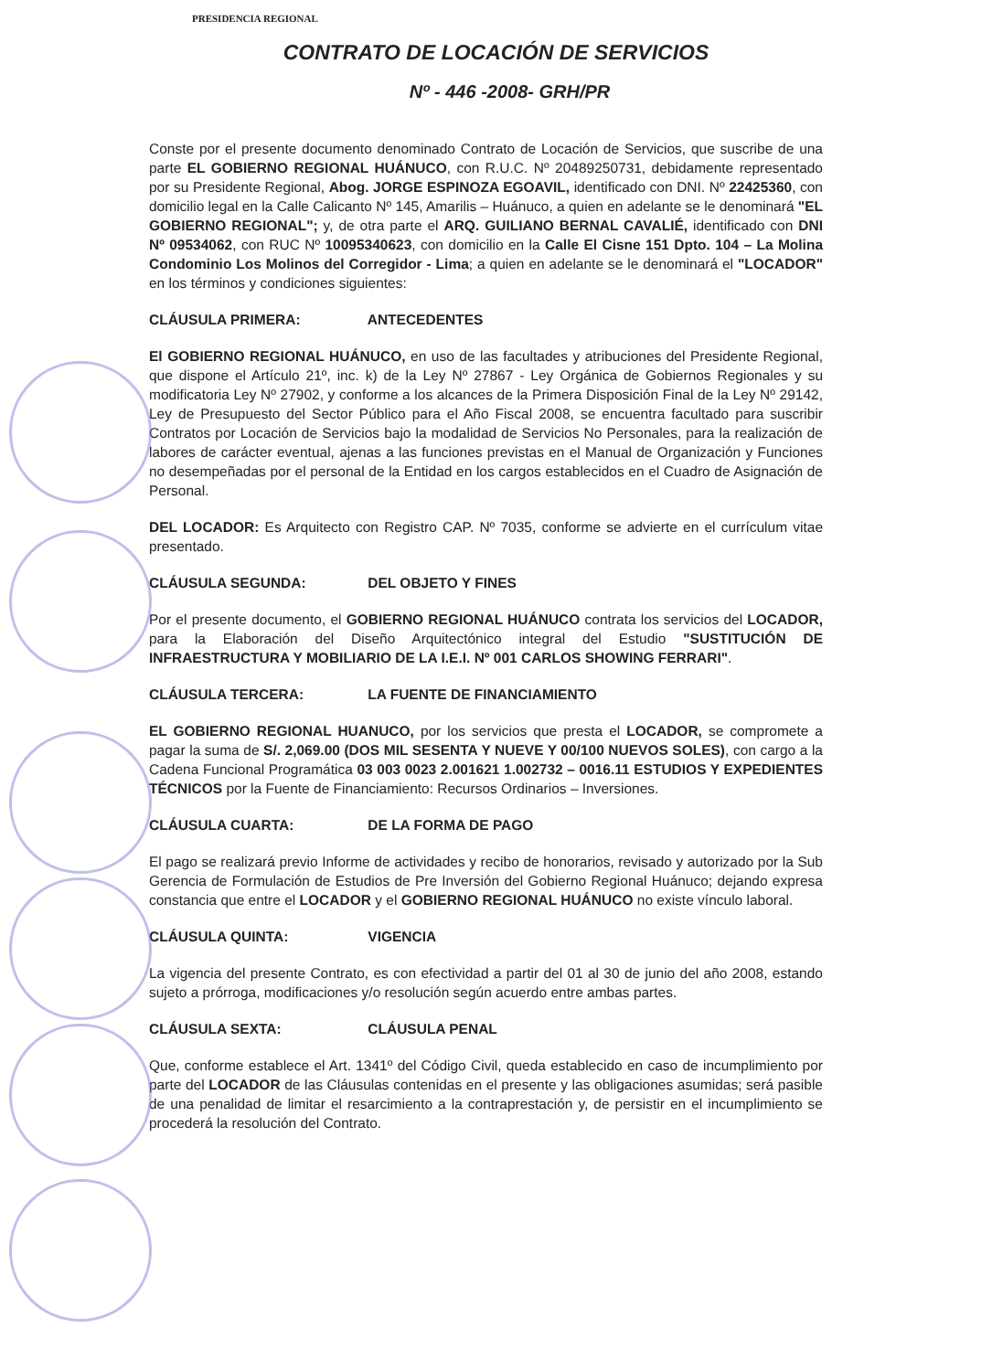PRESIDENCIA REGIONAL
CONTRATO DE LOCACIÓN DE SERVICIOS
Nº - 446 -2008- GRH/PR
Conste por el presente documento denominado Contrato de Locación de Servicios, que suscribe de una parte EL GOBIERNO REGIONAL HUÁNUCO, con R.U.C. Nº 20489250731, debidamente representado por su Presidente Regional, Abog. JORGE ESPINOZA EGOAVIL, identificado con DNI. Nº 22425360, con domicilio legal en la Calle Calicanto Nº 145, Amarilis – Huánuco, a quien en adelante se le denominará "EL GOBIERNO REGIONAL"; y, de otra parte el ARQ. GUILIANO BERNAL CAVALIÉ, identificado con DNI Nº 09534062, con RUC Nº 10095340623, con domicilio en la Calle El Cisne 151 Dpto. 104 – La Molina Condominio Los Molinos del Corregidor - Lima; a quien en adelante se le denominará el "LOCADOR" en los términos y condiciones siguientes:
CLÁUSULA PRIMERA: ANTECEDENTES
El GOBIERNO REGIONAL HUÁNUCO, en uso de las facultades y atribuciones del Presidente Regional, que dispone el Artículo 21º, inc. k) de la Ley Nº 27867 - Ley Orgánica de Gobiernos Regionales y su modificatoria Ley Nº 27902, y conforme a los alcances de la Primera Disposición Final de la Ley Nº 29142, Ley de Presupuesto del Sector Público para el Año Fiscal 2008, se encuentra facultado para suscribir Contratos por Locación de Servicios bajo la modalidad de Servicios No Personales, para la realización de labores de carácter eventual, ajenas a las funciones previstas en el Manual de Organización y Funciones no desempeñadas por el personal de la Entidad en los cargos establecidos en el Cuadro de Asignación de Personal.
DEL LOCADOR: Es Arquitecto con Registro CAP. Nº 7035, conforme se advierte en el currículum vitae presentado.
CLÁUSULA SEGUNDA: DEL OBJETO Y FINES
Por el presente documento, el GOBIERNO REGIONAL HUÁNUCO contrata los servicios del LOCADOR, para la Elaboración del Diseño Arquitectónico integral del Estudio "SUSTITUCIÓN DE INFRAESTRUCTURA Y MOBILIARIO DE LA I.E.I. Nº 001 CARLOS SHOWING FERRARI".
CLÁUSULA TERCERA: LA FUENTE DE FINANCIAMIENTO
EL GOBIERNO REGIONAL HUANUCO, por los servicios que presta el LOCADOR, se compromete a pagar la suma de S/. 2,069.00 (DOS MIL SESENTA Y NUEVE Y 00/100 NUEVOS SOLES), con cargo a la Cadena Funcional Programática 03 003 0023 2.001621 1.002732 – 0016.11 ESTUDIOS Y EXPEDIENTES TÉCNICOS por la Fuente de Financiamiento: Recursos Ordinarios – Inversiones.
CLÁUSULA CUARTA: DE LA FORMA DE PAGO
El pago se realizará previo Informe de actividades y recibo de honorarios, revisado y autorizado por la Sub Gerencia de Formulación de Estudios de Pre Inversión del Gobierno Regional Huánuco; dejando expresa constancia que entre el LOCADOR y el GOBIERNO REGIONAL HUÁNUCO no existe vínculo laboral.
CLÁUSULA QUINTA: VIGENCIA
La vigencia del presente Contrato, es con efectividad a partir del 01 al 30 de junio del año 2008, estando sujeto a prórroga, modificaciones y/o resolución según acuerdo entre ambas partes.
CLÁUSULA SEXTA: CLÁUSULA PENAL
Que, conforme establece el Art. 1341º del Código Civil, queda establecido en caso de incumplimiento por parte del LOCADOR de las Cláusulas contenidas en el presente y las obligaciones asumidas; será pasible de una penalidad de limitar el resarcimiento a la contraprestación y, de persistir en el incumplimiento se procederá la resolución del Contrato.